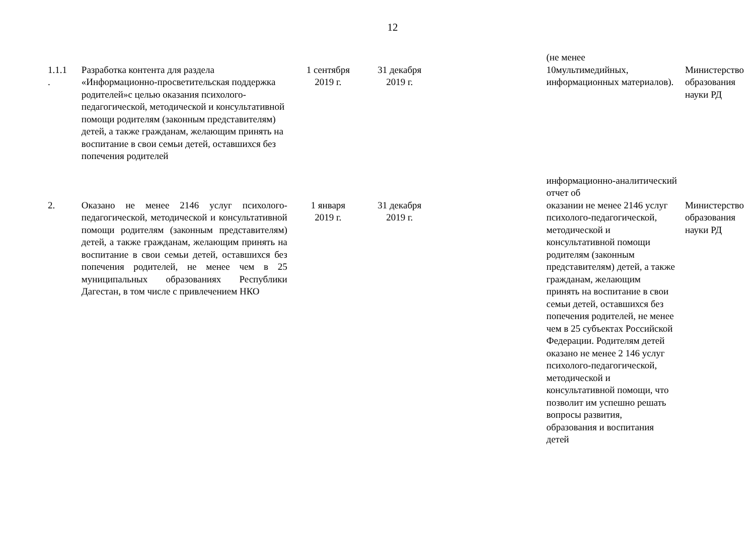12
| | | | | | (не менее | |
| 1.1.1 . | Разработка контента для раздела «Информационно-просветительская поддержка родителей»с целью оказания психолого-педагогической, методической и консультативной помощи родителям (законным представителям) детей, а также гражданам, желающим принять на воспитание в свои семьи детей, оставшихся без попечения родителей | 1 сентября 2019 г. | 31 декабря 2019 г. | | 10мультимедийных, информационных материалов). | Министерство образования науки РД |
| | | | | | информационно-аналитический отчет об | |
| 2. | Оказано не менее 2146 услуг психолого-педагогической, методической и консультативной помощи родителям (законным представителям) детей, а также гражданам, желающим принять на воспитание в свои семьи детей, оставшихся без попечения родителей, не менее чем в 25 муниципальных образованиях Республики Дагестан, в том числе с привлечением НКО | 1 января 2019 г. | 31 декабря 2019 г. | | оказании не менее 2146 услуг психолого-педагогической, методической и консультативной помощи родителям (законным представителям) детей, а также гражданам, желающим принять на воспитание в свои семьи детей, оставшихся без попечения родителей, не менее чем в 25 субъектах Российской Федерации. Родителям детей оказано не менее 2 146 услуг психолого-педагогической, методической и консультативной помощи, что позволит им успешно решать вопросы развития, образования и воспитания детей | Министерство образования науки РД |